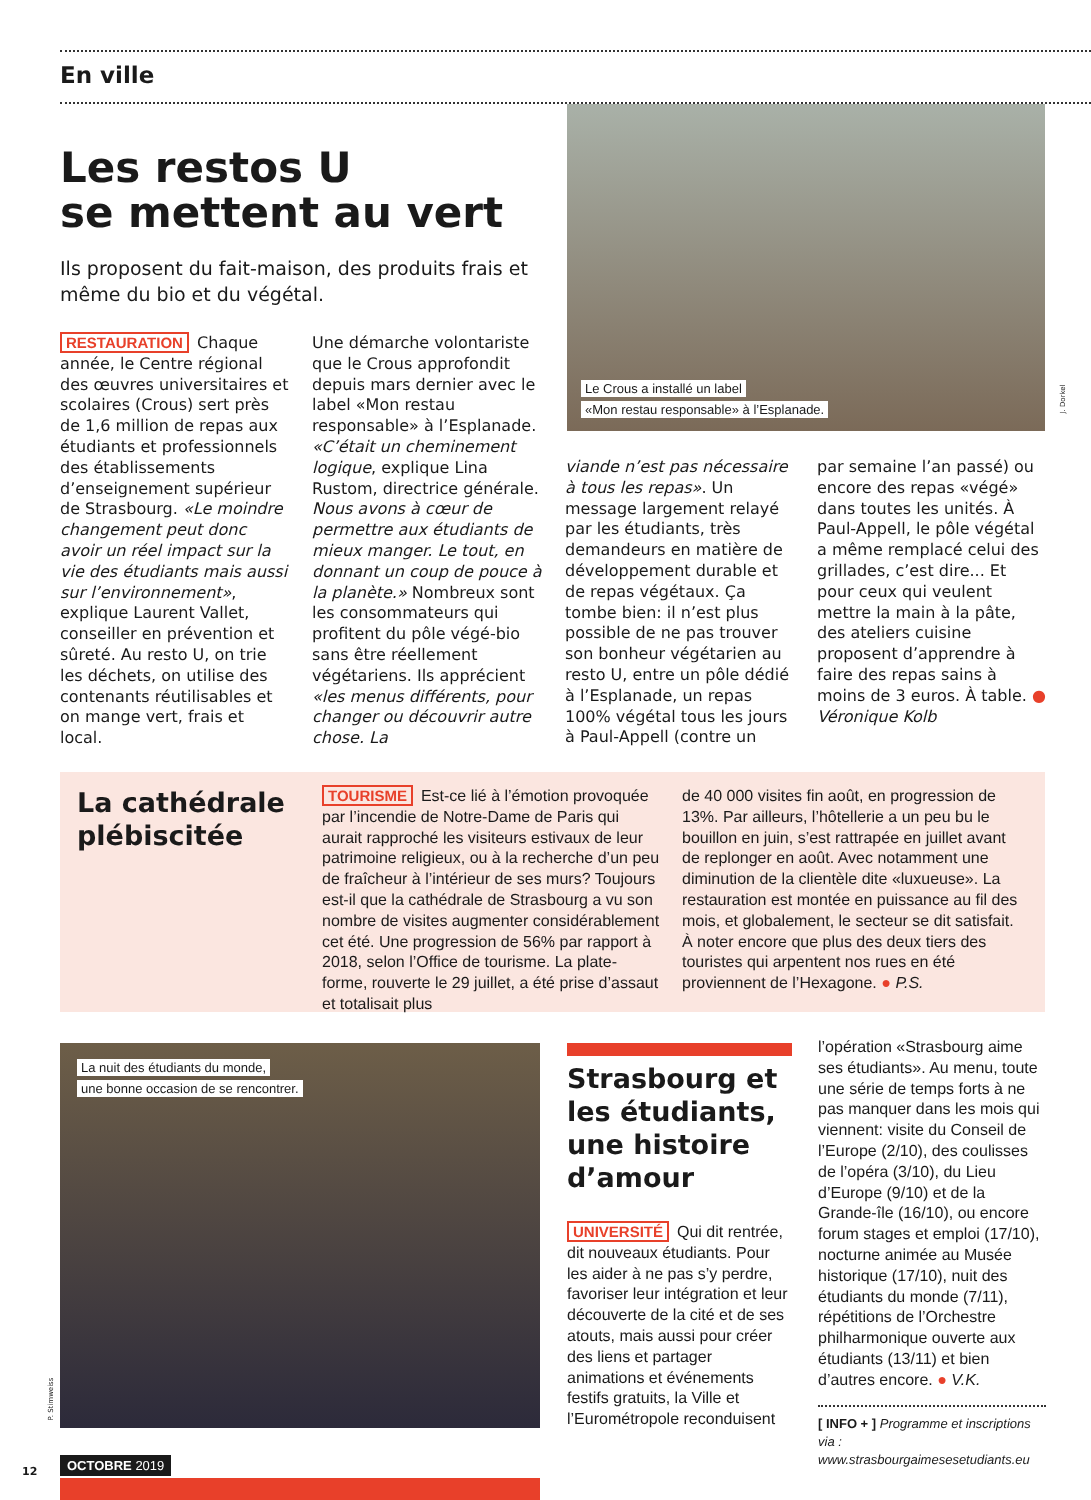En ville
Le Crous a installé un label
«Mon restau responsable» à l’Esplanade.
J. Dorkel
Les restos U
se mettent au vert
Ils proposent du fait-maison, des produits frais et même du bio et du végétal.
RESTAURATION Chaque année, le Centre régional des œuvres universitaires et scolaires (Crous) sert près de 1,6 million de repas aux étudiants et professionnels des établissements d’enseignement supérieur de Strasbourg. «Le moindre changement peut donc avoir un réel impact sur la vie des étudiants mais aussi sur l’environnement», explique Laurent Vallet, conseiller en prévention et sûreté. Au resto U, on trie les déchets, on utilise des contenants réutilisables et on mange vert, frais et local.
Une démarche volontariste que le Crous approfondit depuis mars dernier avec le label «Mon restau responsable» à l’Esplanade. «C’était un cheminement logique, explique Lina Rustom, directrice générale. Nous avons à cœur de permettre aux étudiants de mieux manger. Le tout, en donnant un coup de pouce à la planète.» Nombreux sont les consommateurs qui profitent du pôle végé-bio sans être réellement végétariens. Ils apprécient «les menus différents, pour changer ou découvrir autre chose. La
viande n’est pas nécessaire à tous les repas». Un message largement relayé par les étudiants, très demandeurs en matière de développement durable et de repas végétaux. Ça tombe bien: il n’est plus possible de ne pas trouver son bonheur végétarien au resto U, entre un pôle dédié à l’Esplanade, un repas 100% végétal tous les jours à Paul-Appell (contre un
par semaine l’an passé) ou encore des repas «végé» dans toutes les unités. À Paul-Appell, le pôle végétal a même remplacé celui des grillades, c’est dire... Et pour ceux qui veulent mettre la main à la pâte, des ateliers cuisine proposent d’apprendre à faire des repas sains à moins de 3 euros. À table. ●
Véronique Kolb
La cathédrale plébiscitée
TOURISME Est-ce lié à l’émotion provoquée par l’incendie de Notre-Dame de Paris qui aurait rapproché les visiteurs estivaux de leur patrimoine religieux, ou à la recherche d’un peu de fraîcheur à l’intérieur de ses murs? Toujours est-il que la cathédrale de Strasbourg a vu son nombre de visites augmenter considérablement cet été. Une progression de 56% par rapport à 2018, selon l’Office de tourisme. La plate-forme, rouverte le 29 juillet, a été prise d’assaut et totalisait plus
de 40 000 visites fin août, en progression de 13%. Par ailleurs, l’hôtellerie a un peu bu le bouillon en juin, s’est rattrapée en juillet avant de replonger en août. Avec notamment une diminution de la clientèle dite «luxueuse». La restauration est montée en puissance au fil des mois, et globalement, le secteur se dit satisfait. À noter encore que plus des deux tiers des touristes qui arpentent nos rues en été proviennent de l’Hexagone. ● P.S.
La nuit des étudiants du monde,
une bonne occasion de se rencontrer.
P. Stimweiss
Strasbourg et les étudiants, une histoire d’amour
UNIVERSITÉ Qui dit rentrée, dit nouveaux étudiants. Pour les aider à ne pas s’y perdre, favoriser leur intégration et leur découverte de la cité et de ses atouts, mais aussi pour créer des liens et partager animations et événements festifs gratuits, la Ville et l’Eurométropole reconduisent
l’opération «Strasbourg aime ses étudiants». Au menu, toute une série de temps forts à ne pas manquer dans les mois qui viennent: visite du Conseil de l’Europe (2/10), des coulisses de l’opéra (3/10), du Lieu d’Europe (9/10) et de la Grande-île (16/10), ou encore forum stages et emploi (17/10), nocturne animée au Musée historique (17/10), nuit des étudiants du monde (7/11), répétitions de l’Orchestre philharmonique ouverte aux étudiants (13/11) et bien d’autres encore. ● V.K.
[ INFO + ] Programme et inscriptions via : www.strasbourgaimesesetudiants.eu
12
OCTOBRE 2019